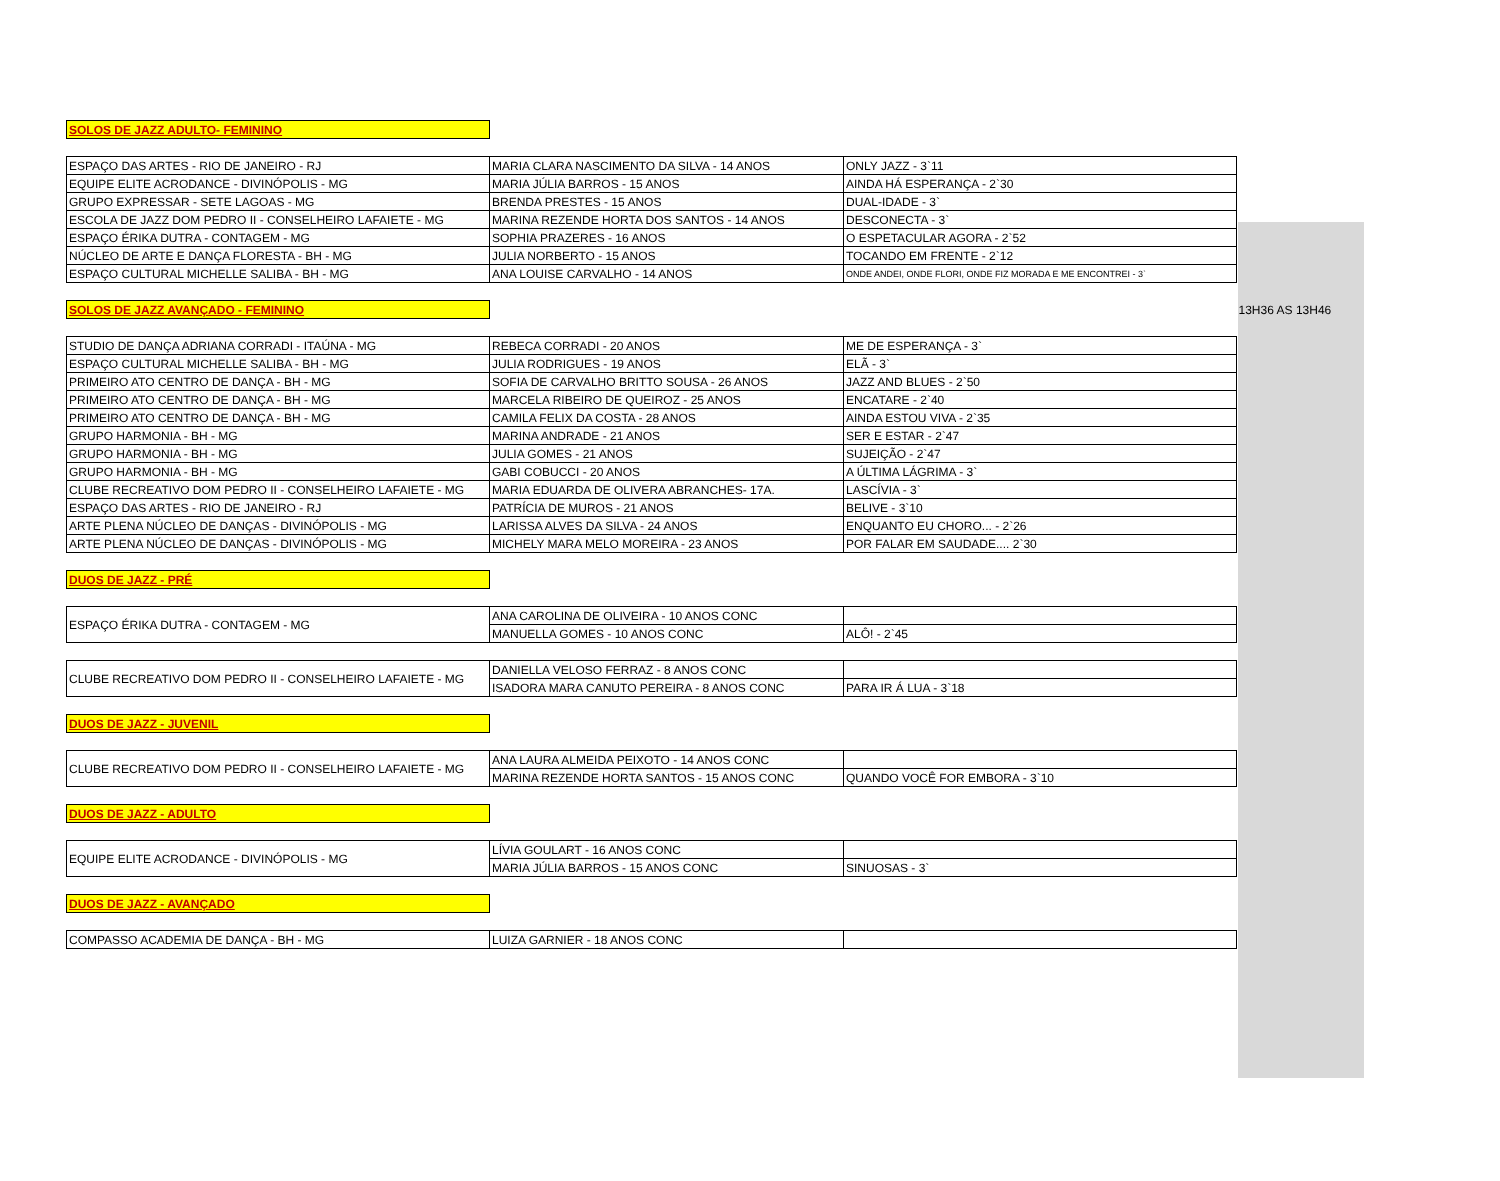| SOLOS DE JAZZ ADULTO- FEMININO | | | |
| ESPAÇO DAS ARTES - RIO DE JANEIRO - RJ | MARIA CLARA NASCIMENTO DA SILVA - 14 ANOS | ONLY JAZZ - 3`11 | |
| EQUIPE ELITE ACRODANCE - DIVINÓPOLIS - MG | MARIA JÚLIA BARROS - 15 ANOS | AINDA HÁ ESPERANÇA - 2`30 | |
| GRUPO EXPRESSAR - SETE LAGOAS - MG | BRENDA PRESTES - 15 ANOS | DUAL-IDADE - 3` | |
| ESCOLA DE JAZZ DOM PEDRO II - CONSELHEIRO LAFAIETE - MG | MARINA REZENDE HORTA DOS SANTOS - 14 ANOS | DESCONECTA - 3` | |
| ESPAÇO ÉRIKA DUTRA - CONTAGEM - MG | SOPHIA PRAZERES - 16 ANOS | O ESPETACULAR AGORA - 2`52 | |
| NÚCLEO DE ARTE E DANÇA FLORESTA - BH - MG | JULIA NORBERTO - 15 ANOS | TOCANDO EM FRENTE - 2`12 | |
| ESPAÇO CULTURAL MICHELLE SALIBA - BH - MG | ANA LOUISE CARVALHO - 14 ANOS | ONDE ANDEI, ONDE FLORI, ONDE FIZ MORADA E ME ENCONTREI - 3` | |
| SOLOS DE JAZZ AVANÇADO - FEMININO | | | 13H36 AS 13H46 |
| STUDIO DE DANÇA ADRIANA CORRADI - ITAÚNA - MG | REBECA CORRADI - 20 ANOS | ME DE ESPERANÇA - 3` | |
| ESPAÇO CULTURAL MICHELLE SALIBA - BH - MG | JULIA RODRIGUES - 19 ANOS | ELÃ - 3` | |
| PRIMEIRO ATO CENTRO DE DANÇA - BH - MG | SOFIA DE CARVALHO BRITTO SOUSA - 26 ANOS | JAZZ AND BLUES - 2`50 | |
| PRIMEIRO ATO CENTRO DE DANÇA - BH - MG | MARCELA RIBEIRO DE QUEIROZ - 25 ANOS | ENCATARE - 2`40 | |
| PRIMEIRO ATO CENTRO DE DANÇA - BH - MG | CAMILA FELIX DA COSTA - 28 ANOS | AINDA ESTOU VIVA - 2`35 | |
| GRUPO HARMONIA - BH - MG | MARINA ANDRADE - 21 ANOS | SER E ESTAR - 2`47 | |
| GRUPO HARMONIA - BH - MG | JULIA GOMES - 21 ANOS | SUJEIÇÃO - 2`47 | |
| GRUPO HARMONIA - BH - MG | GABI COBUCCI - 20 ANOS | A ÚLTIMA LÁGRIMA - 3` | |
| CLUBE RECREATIVO DOM PEDRO II - CONSELHEIRO LAFAIETE - MG | MARIA EDUARDA DE OLIVERA ABRANCHES- 17A. | LASCÍVIA - 3` | |
| ESPAÇO DAS ARTES - RIO DE JANEIRO - RJ | PATRÍCIA DE MUROS - 21 ANOS | BELIVE - 3`10 | |
| ARTE PLENA NÚCLEO DE DANÇAS - DIVINÓPOLIS - MG | LARISSA ALVES DA SILVA - 24 ANOS | ENQUANTO EU CHORO... - 2`26 | |
| ARTE PLENA NÚCLEO DE DANÇAS - DIVINÓPOLIS - MG | MICHELY MARA MELO MOREIRA - 23 ANOS | POR FALAR EM SAUDADE.... 2`30 | |
| DUOS DE JAZZ - PRÉ | | | |
| ESPAÇO ÉRIKA DUTRA - CONTAGEM - MG | ANA CAROLINA DE OLIVEIRA - 10 ANOS CONC | | |
| | MANUELLA GOMES - 10 ANOS CONC | ALÔ! - 2`45 | |
| CLUBE RECREATIVO DOM PEDRO II - CONSELHEIRO LAFAIETE - MG | DANIELLA VELOSO FERRAZ - 8 ANOS CONC | | |
| | ISADORA MARA CANUTO PEREIRA - 8 ANOS CONC | PARA IR Á LUA - 3`18 | |
| DUOS DE JAZZ - JUVENIL | | | |
| CLUBE RECREATIVO DOM PEDRO II - CONSELHEIRO LAFAIETE - MG | ANA LAURA ALMEIDA PEIXOTO - 14 ANOS CONC | | |
| | MARINA REZENDE HORTA SANTOS - 15 ANOS CONC | QUANDO VOCÊ FOR EMBORA - 3`10 | |
| DUOS DE JAZZ - ADULTO | | | |
| EQUIPE ELITE ACRODANCE - DIVINÓPOLIS - MG | LÍVIA GOULART - 16 ANOS CONC | | |
| | MARIA JÚLIA BARROS - 15 ANOS CONC | SINUOSAS - 3` | |
| DUOS DE JAZZ - AVANÇADO | | | |
| COMPASSO ACADEMIA DE DANÇA - BH - MG | LUIZA GARNIER - 18 ANOS CONC | | |